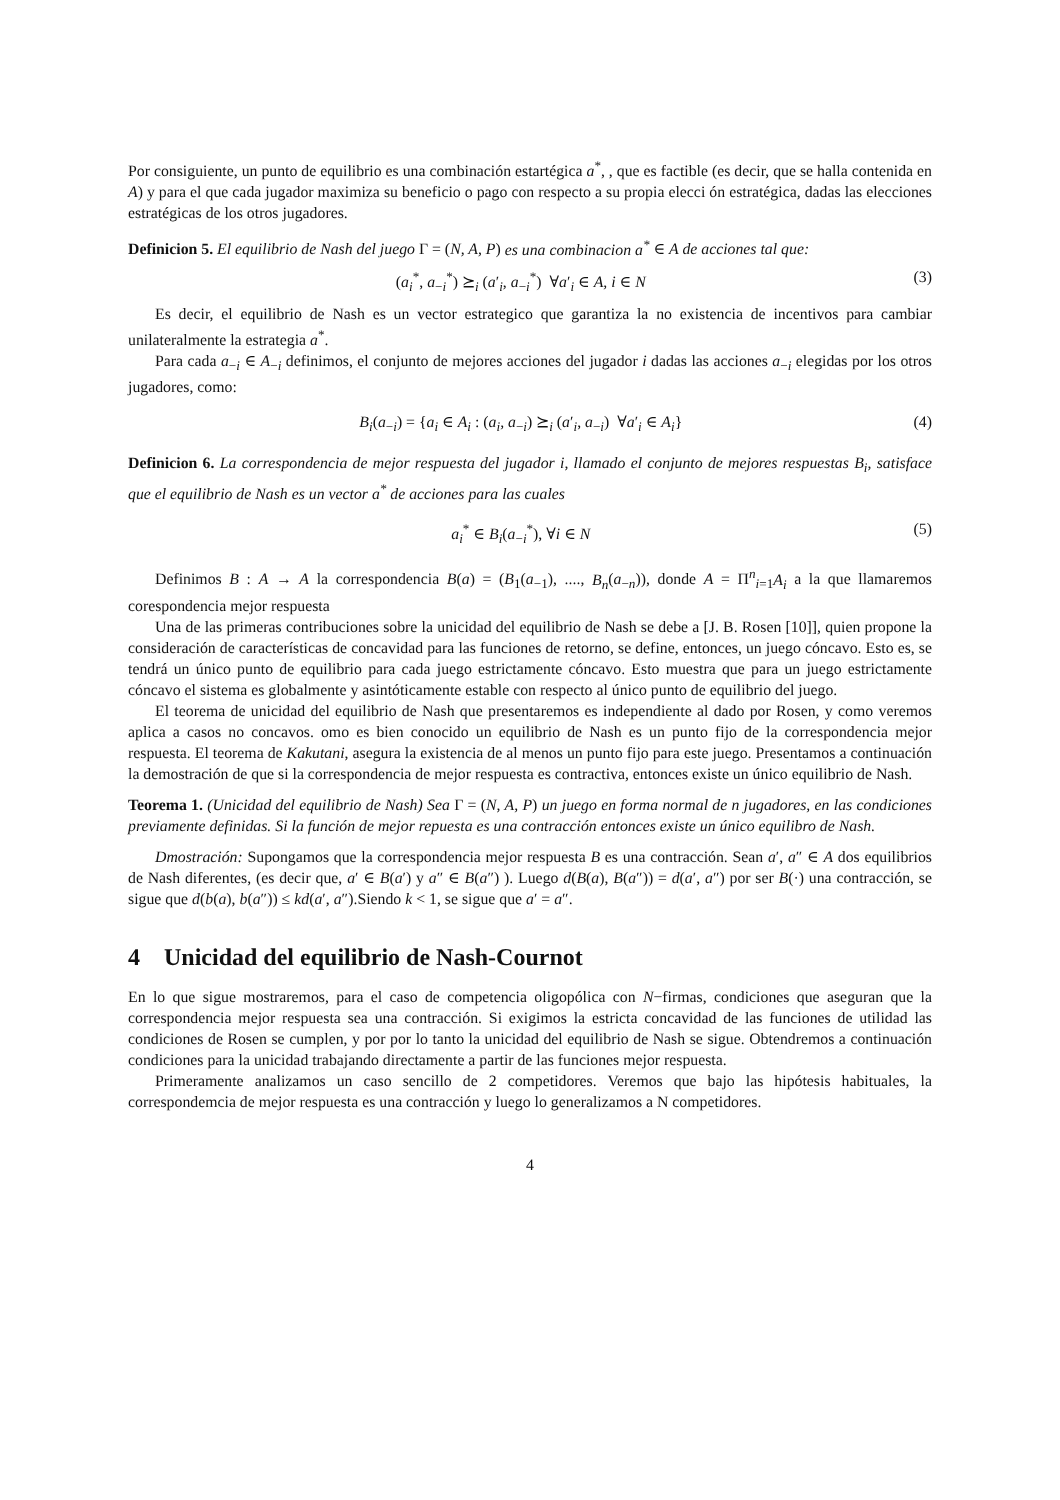Por consiguiente, un punto de equilibrio es una combinación estartégica a<sup>*</sup>, , que es factible (es decir, que se halla contenida en A) y para el que cada jugador maximiza su beneficio o pago con respecto a su propia elecci ón estratégica, dadas las elecciones estratégicas de los otros jugadores.
Definicion 5. El equilibrio de Nash del juego Γ = (N, A, P) es una combinacion a<sup>*</sup> ∈ A de acciones tal que:
(a<sub>i</sub><sup>*</sup>, a<sub>−i</sub><sup>*</sup>) ⪰<sub>i</sub> (a′<sub>i</sub>, a<sub>−i</sub><sup>*</sup>) ∀a′<sub>i</sub> ∈ A, i ∈ N (3)
Es decir, el equilibrio de Nash es un vector estrategico que garantiza la no existencia de incentivos para cambiar unilateralmente la estrategia a<sup>*</sup>.
Para cada a<sub>−i</sub> ∈ A<sub>−i</sub> definimos, el conjunto de mejores acciones del jugador i dadas las acciones a<sub>−i</sub> elegidas por los otros jugadores, como:
B<sub>i</sub>(a<sub>−i</sub>) = {a<sub>i</sub> ∈ A<sub>i</sub> : (a<sub>i</sub>, a<sub>−i</sub>) ⪰<sub>i</sub> (a′<sub>i</sub>, a<sub>−i</sub>) ∀a′<sub>i</sub> ∈ A<sub>i</sub>} (4)
Definicion 6. La correspondencia de mejor respuesta del jugador i, llamado el conjunto de mejores respuestas B<sub>i</sub>, satisface que el equilibrio de Nash es un vector a<sup>*</sup> de acciones para las cuales
a<sub>i</sub><sup>*</sup> ∈ B<sub>i</sub>(a<sub>−i</sub><sup>*</sup>), ∀i ∈ N (5)
Definimos B : A → A la correspondencia B(a) = (B<sub>1</sub>(a<sub>−1</sub>), ...., B<sub>n</sub>(a<sub>−n</sub>)), donde A = Π<sup>n</sup><sub>i=1</sub>A<sub>i</sub> a la que llamaremos corespondencia mejor respuesta
Una de las primeras contribuciones sobre la unicidad del equilibrio de Nash se debe a [J. B. Rosen [10]], quien propone la consideración de características de concavidad para las funciones de retorno, se define, entonces, un juego cóncavo. Esto es, se tendrá un único punto de equilibrio para cada juego estrictamente cóncavo. Esto muestra que para un juego estrictamente cóncavo el sistema es globalmente y asintóticamente estable con respecto al único punto de equilibrio del juego.
El teorema de unicidad del equilibrio de Nash que presentaremos es independiente al dado por Rosen, y como veremos aplica a casos no concavos. omo es bien conocido un equilibrio de Nash es un punto fijo de la correspondencia mejor respuesta. El teorema de Kakutani, asegura la existencia de al menos un punto fijo para este juego. Presentamos a continuación la demostración de que si la correspondencia de mejor respuesta es contractiva, entonces existe un único equilibrio de Nash.
Teorema 1. (Unicidad del equilibrio de Nash) Sea Γ = (N, A, P) un juego en forma normal de n jugadores, en las condiciones previamente definidas. Si la función de mejor repuesta es una contracción entonces existe un único equilibro de Nash.
Dmostración: Supongamos que la correspondencia mejor respuesta B es una contracción. Sean a′, a″ ∈ A dos equilibrios de Nash diferentes, (es decir que, a′ ∈ B(a′) y a″ ∈ B(a″) ). Luego d(B(a), B(a″)) = d(a′, a″) por ser B(·) una contracción, se sigue que d(b(a), b(a″)) ≤ kd(a′, a″).Siendo k < 1, se sigue que a′ = a″.
4 Unicidad del equilibrio de Nash-Cournot
En lo que sigue mostraremos, para el caso de competencia oligopólica con N−firmas, condiciones que aseguran que la correspondencia mejor respuesta sea una contracción. Si exigimos la estricta concavidad de las funciones de utilidad las condiciones de Rosen se cumplen, y por por lo tanto la unicidad del equilibrio de Nash se sigue. Obtendremos a continuación condiciones para la unicidad trabajando directamente a partir de las funciones mejor respuesta.
Primeramente analizamos un caso sencillo de 2 competidores. Veremos que bajo las hipótesis habituales, la correspondemcia de mejor respuesta es una contracción y luego lo generalizamos a N competidores.
4